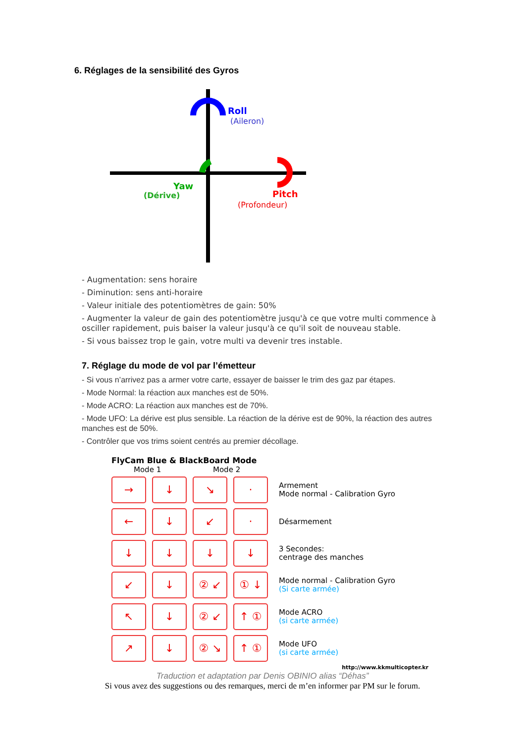6. Réglages de la sensibilité des Gyros
Roll
(Aileron)
Yaw
(Dérive)
Pitch
(Profondeur)
- Augmentation: sens horaire
- Diminution: sens anti-horaire
- Valeur initiale des potentiomètres de gain: 50%
- Augmenter la valeur de gain des potentiomètre jusqu'à ce que votre multi commence à osciller rapidement, puis baiser la valeur jusqu'à ce qu'il soit de nouveau stable.
- Si vous baissez trop le gain, votre multi va devenir tres instable.
7. Réglage du mode de vol par l’émetteur
- Si vous n’arrivez pas a armer votre carte, essayer de baisser le trim des gaz par étapes.
- Mode Normal: la réaction aux manches est de 50%.
- Mode ACRO: La réaction aux manches est de 70%.
- Mode UFO: La dérive est plus sensible. La réaction de la dérive est de 90%, la réaction des autres manches est de 50%.
- Contrôler que vos trims soient centrés au premier décollage.
FlyCam Blue & BlackBoard Mode
Mode 1 Mode 2
→ ↓ ↘ ·
Armement
Mode normal - Calibration Gyro
← ↓ ↙ ·
Désarmement
↓ ↓ ↓ ↓
3 Secondes:
centrage des manches
↙ ↓ ② ↙ ① ↓
Mode normal - Calibration Gyro
(Si carte armée)
↖ ↓ ② ↙ ↑ ①
Mode ACRO
(si carte armée)
↗ ↓ ② ↘ ↑ ①
Mode UFO
(si carte armée)
http://www.kkmulticopter.kr
Traduction et adaptation par Denis OBINIO alias “Déhas”
Si vous avez des suggestions ou des remarques, merci de m’en informer par PM sur le forum.